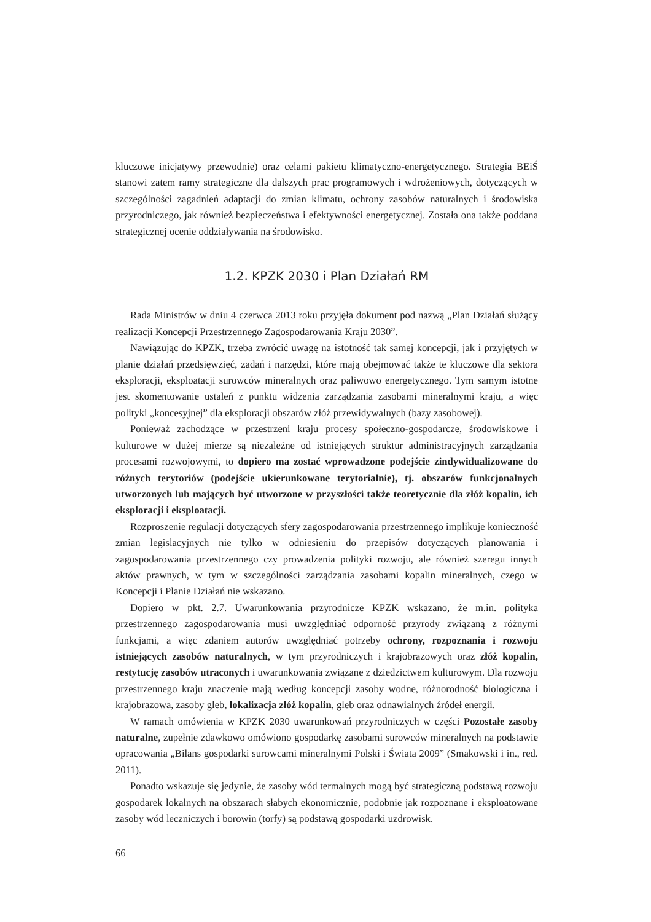kluczowe inicjatywy przewodnie) oraz celami pakietu klimatyczno-energetycznego. Strategia BEiŚ stanowi zatem ramy strategiczne dla dalszych prac programowych i wdrożeniowych, dotyczących w szczególności zagadnień adaptacji do zmian klimatu, ochrony zasobów naturalnych i środowiska przyrodniczego, jak również bezpieczeństwa i efektywności energetycznej. Została ona także poddana strategicznej ocenie oddziaływania na środowisko.
1.2. KPZK 2030 i Plan Działań RM
Rada Ministrów w dniu 4 czerwca 2013 roku przyjęła dokument pod nazwą „Plan Działań służący realizacji Koncepcji Przestrzennego Zagospodarowania Kraju 2030”.
Nawiązując do KPZK, trzeba zwrócić uwagę na istotność tak samej koncepcji, jak i przyjętych w planie działań przedsięwzięć, zadań i narzędzi, które mają obejmować także te kluczowe dla sektora eksploracji, eksploatacji surowców mineralnych oraz paliwowo energetycznego. Tym samym istotne jest skomentowanie ustaleń z punktu widzenia zarządzania zasobami mineralnymi kraju, a więc polityki „koncesyjnej” dla eksploracji obszarów złóż przewidywalnych (bazy zasobowej).
Ponieważ zachodzące w przestrzeni kraju procesy społeczno-gospodarcze, środowiskowe i kulturowe w dużej mierze są niezależne od istniejących struktur administracyjnych zarządzania procesami rozwojowymi, to dopiero ma zostać wprowadzone podejście zindywidualizowane do różnych terytoriów (podejście ukierunkowane terytorialnie), tj. obszarów funkcjonalnych utworzonych lub mających być utworzone w przyszłości także teoretycznie dla złóż kopalin, ich eksploracji i eksploatacji.
Rozproszenie regulacji dotyczących sfery zagospodarowania przestrzennego implikuje konieczność zmian legislacyjnych nie tylko w odniesieniu do przepisów dotyczących planowania i zagospodarowania przestrzennego czy prowadzenia polityki rozwoju, ale również szeregu innych aktów prawnych, w tym w szczególności zarządzania zasobami kopalin mineralnych, czego w Koncepcji i Planie Działań nie wskazano.
Dopiero w pkt. 2.7. Uwarunkowania przyrodnicze KPZK wskazano, że m.in. polityka przestrzennego zagospodarowania musi uwzględniać odporność przyrody związaną z różnymi funkcjami, a więc zdaniem autorów uwzględniać potrzeby ochrony, rozpoznania i rozwoju istniejących zasobów naturalnych, w tym przyrodniczych i krajobrazowych oraz złóż kopalin, restytucję zasobów utraconych i uwarunkowania związane z dziedzictwem kulturowym. Dla rozwoju przestrzennego kraju znaczenie mają według koncepcji zasoby wodne, różnorodność biologiczna i krajobrazowa, zasoby gleb, lokalizacja złóż kopalin, gleb oraz odnawialnych źródeł energii.
W ramach omówienia w KPZK 2030 uwarunkowań przyrodniczych w części Pozostałe zasoby naturalne, zupełnie zdawkowo omówiono gospodarkę zasobami surowców mineralnych na podstawie opracowania „Bilans gospodarki surowcami mineralnymi Polski i Świata 2009” (Smakowski i in., red. 2011).
Ponadto wskazuje się jedynie, że zasoby wód termalnych mogą być strategiczną podstawą rozwoju gospodarek lokalnych na obszarach słabych ekonomicznie, podobnie jak rozpoznane i eksploatowane zasoby wód leczniczych i borowin (torfy) są podstawą gospodarki uzdrowisk.
66